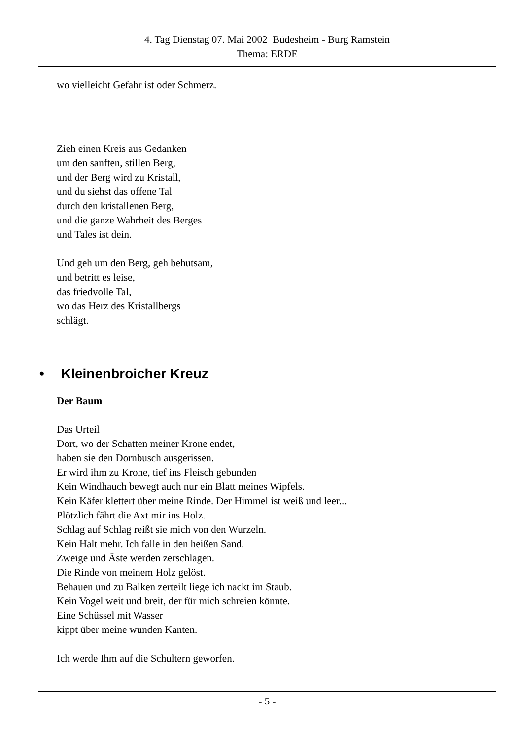4. Tag Dienstag 07. Mai 2002 Büdesheim - Burg Ramstein
Thema: ERDE
wo vielleicht Gefahr ist oder Schmerz.
Zieh einen Kreis aus Gedanken
um den sanften, stillen Berg,
und der Berg wird zu Kristall,
und du siehst das offene Tal
durch den kristallenen Berg,
und die ganze Wahrheit des Berges
und Tales ist dein.
Und geh um den Berg, geh behutsam,
und betritt es leise,
das friedvolle Tal,
wo das Herz des Kristallbergs
schlägt.
• Kleinenbroicher Kreuz
Der Baum
Das Urteil
Dort, wo der Schatten meiner Krone endet,
haben sie den Dornbusch ausgerissen.
Er wird ihm zu Krone, tief ins Fleisch gebunden
Kein Windhauch bewegt auch nur ein Blatt meines Wipfels.
Kein Käfer klettert über meine Rinde. Der Himmel ist weiß und leer...
Plötzlich fährt die Axt mir ins Holz.
Schlag auf Schlag reißt sie mich von den Wurzeln.
Kein Halt mehr. Ich falle in den heißen Sand.
Zweige und Äste werden zerschlagen.
Die Rinde von meinem Holz gelöst.
Behauen und zu Balken zerteilt liege ich nackt im Staub.
Kein Vogel weit und breit, der für mich schreien könnte.
Eine Schüssel mit Wasser
kippt über meine wunden Kanten.
Ich werde Ihm auf die Schultern geworfen.
- 5 -